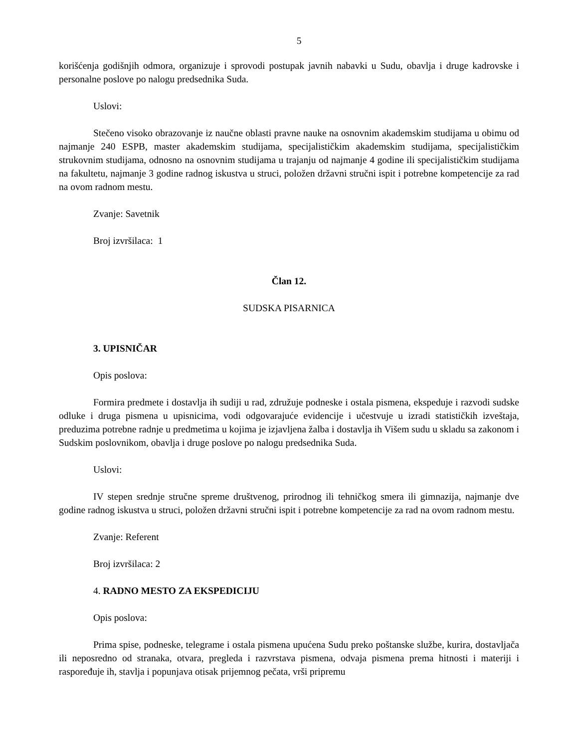5
korišćenja godišnjih odmora, organizuje i sprovodi postupak javnih nabavki u Sudu, obavlja i druge kadrovske i personalne poslove po nalogu predsednika Suda.
Uslovi:
Stečeno visoko obrazovanje iz naučne oblasti pravne nauke na osnovnim akademskim studijama u obimu od najmanje 240 ESPB, master akademskim studijama, specijalističkim akademskim studijama, specijalističkim strukovnim studijama, odnosno na osnovnim studijama u trajanju od najmanje 4 godine ili specijalističkim studijama na fakultetu, najmanje 3 godine radnog iskustva u struci, položen državni stručni ispit i potrebne kompetencije za rad na ovom radnom mestu.
Zvanje: Savetnik
Broj izvršilaca: 1
Član 12.
SUDSKA PISARNICA
3. UPISNIČAR
Opis poslova:
Formira predmete i dostavlja ih sudiji u rad, združuje podneske i ostala pismena, ekspeduje i razvodi sudske odluke i druga pismena u upisnicima, vodi odgovarajuće evidencije i učestvuje u izradi statističkih izveštaja, preduzima potrebne radnje u predmetima u kojima je izjavljena žalba i dostavlja ih Višem sudu u skladu sa zakonom i Sudskim poslovnikom, obavlja i druge poslove po nalogu predsednika Suda.
Uslovi:
IV stepen srednje stručne spreme društvenog, prirodnog ili tehničkog smera ili gimnazija, najmanje dve godine radnog iskustva u struci, položen državni stručni ispit i potrebne kompetencije za rad na ovom radnom mestu.
Zvanje: Referent
Broj izvršilaca: 2
4. RADNO MESTO ZA EKSPEDICIJU
Opis poslova:
Prima spise, podneske, telegrame i ostala pismena upućena Sudu preko poštanske službe, kurira, dostavljača ili neposredno od stranaka, otvara, pregleda i razvrstava pismena, odvaja pismena prema hitnosti i materiji i raspoređuje ih, stavlja i popunjava otisak prijemnog pečata, vrši pripremu